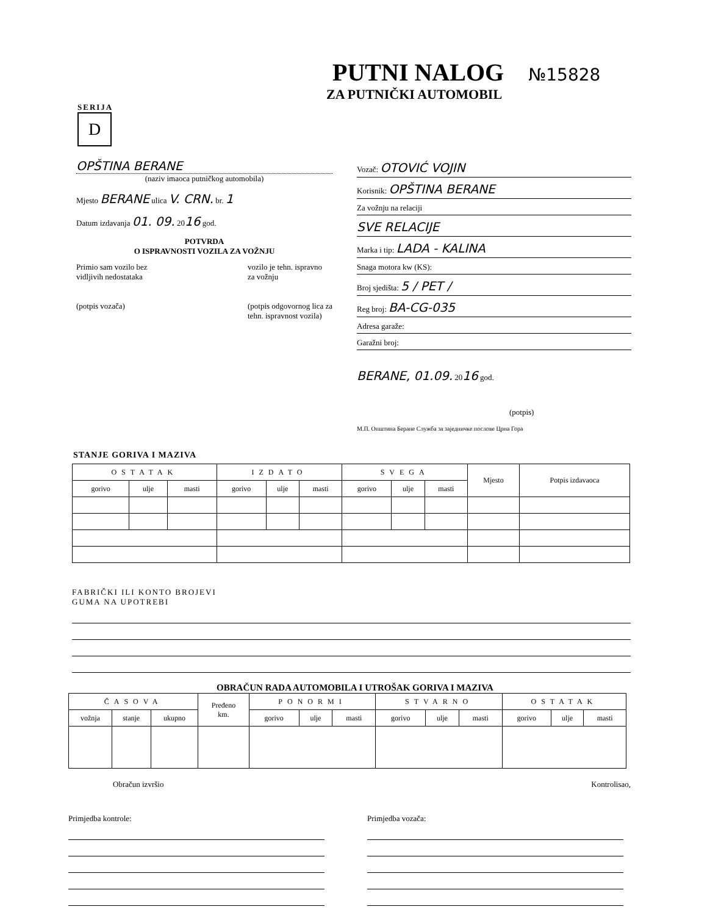PUTNI NALOG №15828
ZA PUTNIČKI AUTOMOBIL
SERIJA
D
OPŠTINA BERANE
(naziv imaoca putničkog automobila)
Mjesto BERANE ulica V. CRN. br. 1
Datum izdavanja 01. 09. 2016 god.
POTVRDA
O ISPRAVNOSTI VOZILA ZA VOŽNJU
Primio sam vozilo bez
vidljivih nedostataka
(potpis vozača)
vozilo je tehn. ispravno
za vožnju
(potpis odgovornog lica za
tehn. ispravnost vozila)
Vozač: OTOVIĆ VOJIN
Korisnik: OPŠTINA BERANE
Za vožnju na relaciji
SVE RELACIJE
Marka i tip: LADA - KALINA
Snaga motora kw (KS):
Broj sjedišta: 5 / PET /
Reg broj: BA-CG-035
Adresa garaže:
Garažni broj:
BERANE, 01.09. 2016 god.
(potpis)
М.П. Општина Беране Служба за заједничке послове Црна Гора
STANJE GORIVA I MAZIVA
| OSTATAK | | | IZDATO | | | SVEGA | | | Mjesto | Potpis izdavaoca |
| --- | --- | --- | --- | --- | --- | --- | --- | --- | --- | --- |
| gorivo | ulje | masti | gorivo | ulje | masti | gorivo | ulje | masti | | |
FABRIČKI ILI KONTO BROJEVI
GUMA NA UPOTREBI
OBRAČUN RADA AUTOMOBILA I UTROŠAK GORIVA I MAZIVA
| ČASOVA | | | Pređeno km. | PONORMI | | | STVARNO | | | OSTATAK | | |
| --- | --- | --- | --- | --- | --- | --- | --- | --- | --- | --- | --- | --- |
| vožnja | stanje | ukupno | | gorivo | ulje | masti | gorivo | ulje | masti | gorivo | ulje | masti |
Obračun izvršio Kontrolisao,
Primjedba kontrole: Primjedba vozača: